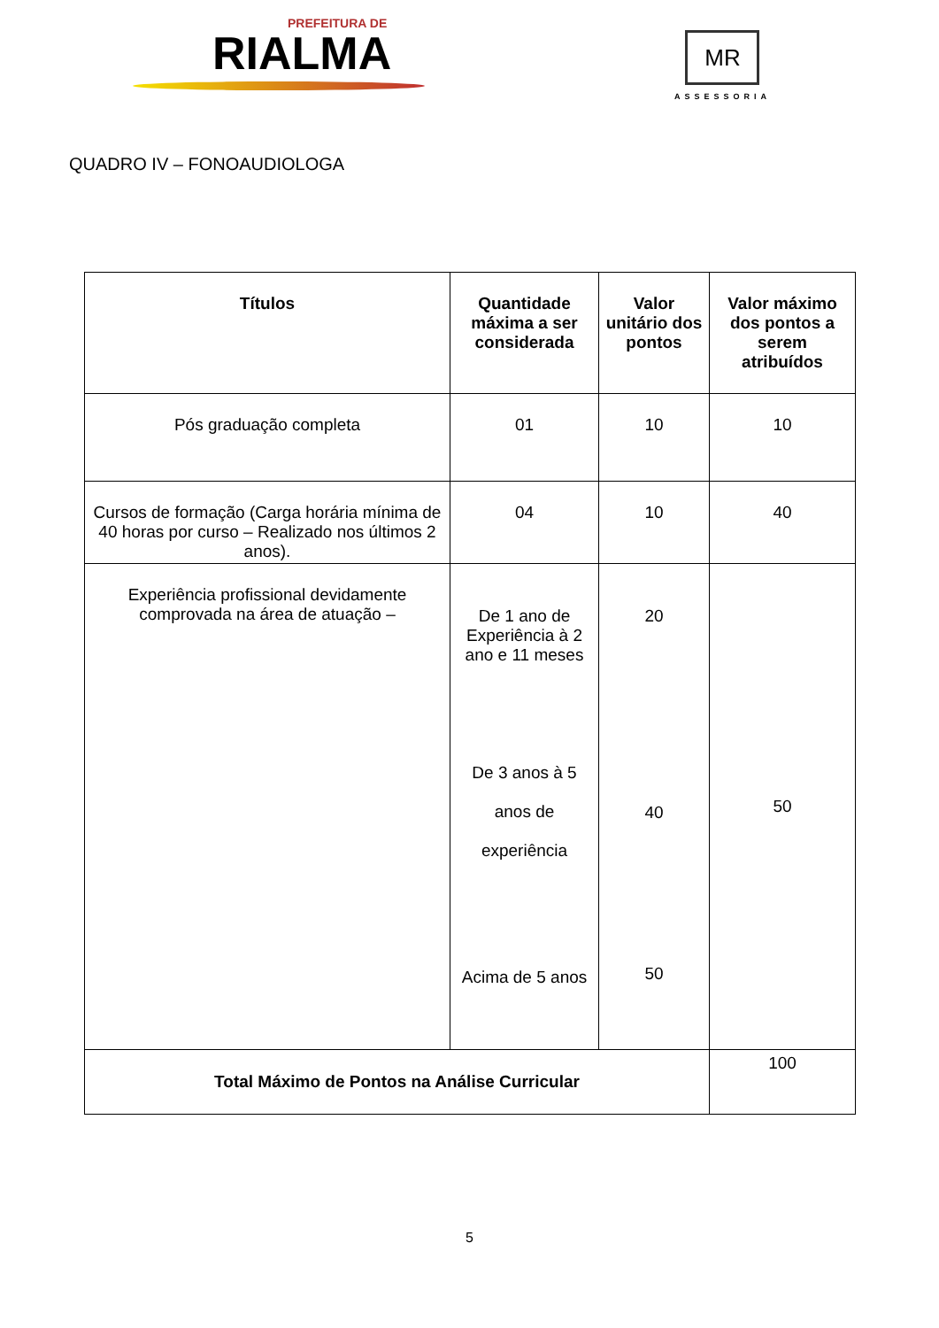PREFEITURA DE
RIALMA
MR
ASSESSORIA
QUADRO IV – FONOAUDIOLOGA
| Títulos | Quantidade máxima a ser considerada | Valor unitário dos pontos | Valor máximo dos pontos a serem atribuídos |
| --- | --- | --- | --- |
| Pós graduação completa | 01 | 10 | 10 |
| Cursos de formação (Carga horária mínima de 40 horas por curso – Realizado nos últimos 2 anos). | 04 | 10 | 40 |
| Experiência profissional devidamente comprovada na área de atuação – | De 1 ano de Experiência à 2 ano e 11 meses De 3 anos à 5 anos de experiência Acima de 5 anos | 20 40 50 | 50 |
| Total Máximo de Pontos na Análise Curricular | | | 100 |
5